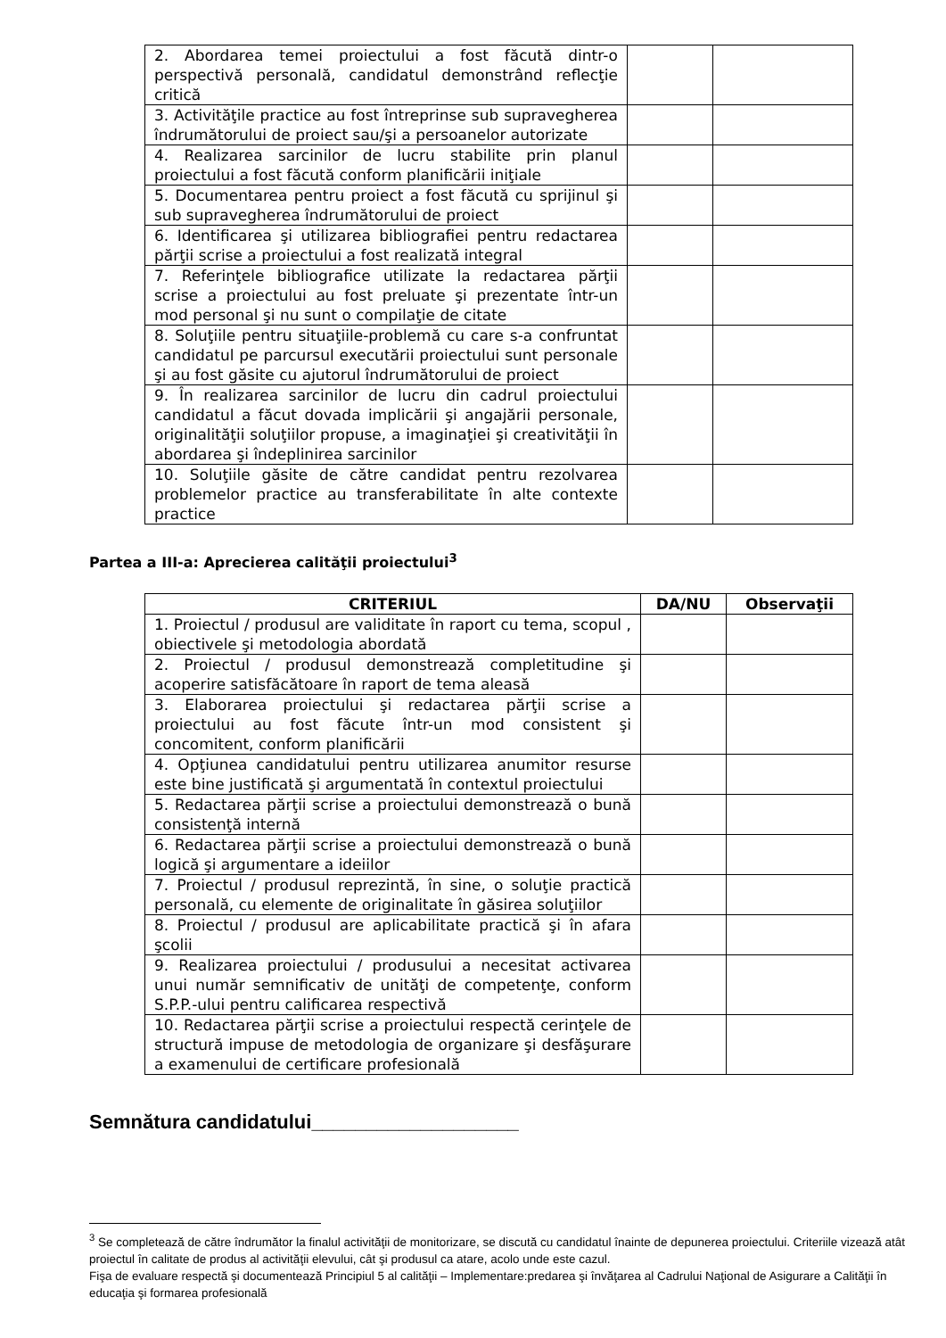| 2. Abordarea temei proiectului a fost făcută dintr-o perspectivă personală, candidatul demonstrând reflecţie critică | | |
| 3. Activităţile practice au fost întreprinse sub supravegherea îndrumătorului de proiect sau/şi a persoanelor autorizate | | |
| 4. Realizarea sarcinilor de lucru stabilite prin planul proiectului a fost făcută conform planificării iniţiale | | |
| 5. Documentarea pentru proiect a fost făcută cu sprijinul şi sub supravegherea îndrumătorului de proiect | | |
| 6. Identificarea şi utilizarea bibliografiei pentru redactarea părţii scrise a proiectului a fost realizată integral | | |
| 7. Referinţele bibliografice utilizate la redactarea părţii scrise a proiectului au fost preluate şi prezentate într-un mod personal şi nu sunt o compilaţie de citate | | |
| 8. Soluţiile pentru situaţiile-problemă cu care s-a confruntat candidatul pe parcursul executării proiectului sunt personale şi au fost găsite cu ajutorul îndrumătorului de proiect | | |
| 9. În realizarea sarcinilor de lucru din cadrul proiectului candidatul a făcut dovada implicării şi angajării personale, originalităţii soluţiilor propuse, a imaginaţiei şi creativităţii în abordarea şi îndeplinirea sarcinilor | | |
| 10. Soluţiile găsite de către candidat pentru rezolvarea problemelor practice au transferabilitate în alte contexte practice | | |
Partea a III-a: Aprecierea calităţii proiectului<sup>3</sup>
| CRITERIUL | DA/NU | Observaţii |
| --- | --- | --- |
| 1. Proiectul / produsul are validitate în raport cu tema, scopul , obiectivele şi metodologia abordată | | |
| 2. Proiectul / produsul demonstrează completitudine şi acoperire satisfăcătoare în raport de tema aleasă | | |
| 3. Elaborarea proiectului şi redactarea părţii scrise a proiectului au fost făcute într-un mod consistent şi concomitent, conform planificării | | |
| 4. Opţiunea candidatului pentru utilizarea anumitor resurse este bine justificată şi argumentată în contextul proiectului | | |
| 5. Redactarea părţii scrise a proiectului demonstrează o bună consistenţă internă | | |
| 6. Redactarea părţii scrise a proiectului demonstrează o bună logică şi argumentare a ideiilor | | |
| 7. Proiectul / produsul reprezintă, în sine, o soluţie practică personală, cu elemente de originalitate în găsirea soluţiilor | | |
| 8. Proiectul / produsul are aplicabilitate practică şi în afara şcolii | | |
| 9. Realizarea proiectului / produsului a necesitat activarea unui număr semnificativ de unităţi de competenţe, conform S.P.P.-ului pentru calificarea respectivă | | |
| 10. Redactarea părţii scrise a proiectului respectă cerinţele de structură impuse de metodologia de organizare şi desfăşurare a examenului de certificare profesională | | |
Semnătura candidatului___________________
<sup>3</sup> Se completează de către îndrumător la finalul activităţii de monitorizare, se discută cu candidatul înainte de depunerea proiectului. Criteriile vizează atât proiectul în calitate de produs al activităţii elevului, cât şi produsul ca atare, acolo unde este cazul.
Fişa de evaluare respectă şi documentează Principiul 5 al calităţii – Implementare:predarea şi învăţarea al Cadrului Naţional de Asigurare a Calităţii în educaţia şi formarea profesională